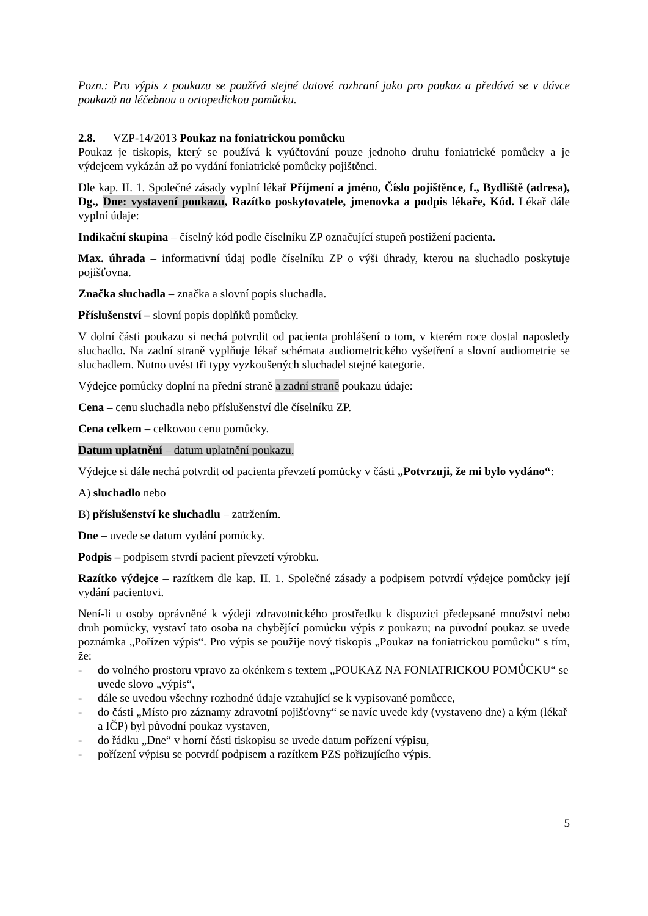Pozn.: Pro výpis z poukazu se používá stejné datové rozhraní jako pro poukaz a předává se v dávce poukazů na léčebnou a ortopedickou pomůcku.
2.8. VZP-14/2013 Poukaz na foniatrickou pomůcku
Poukaz je tiskopis, který se používá k vyúčtování pouze jednoho druhu foniatrické pomůcky a je výdejcem vykázán až po vydání foniatrické pomůcky pojištěnci.
Dle kap. II. 1. Společné zásady vyplní lékař Příjmení a jméno, Číslo pojištěnce, f., Bydliště (adresa), Dg., Dne: vystavení poukazu, Razítko poskytovatele, jmenovka a podpis lékaře, Kód. Lékař dále vyplní údaje:
Indikační skupina – číselný kód podle číselníku ZP označující stupeň postižení pacienta.
Max. úhrada – informativní údaj podle číselníku ZP o výši úhrady, kterou na sluchadlo poskytuje pojišťovna.
Značka sluchadla – značka a slovní popis sluchadla.
Příslušenství – slovní popis doplňků pomůcky.
V dolní části poukazu si nechá potvrdit od pacienta prohlášení o tom, v kterém roce dostal naposledy sluchadlo. Na zadní straně vyplňuje lékař schémata audiometrického vyšetření a slovní audiometrie se sluchadlem. Nutno uvést tři typy vyzkoušených sluchadel stejné kategorie.
Výdejce pomůcky doplní na přední straně a zadní straně poukazu údaje:
Cena – cenu sluchadla nebo příslušenství dle číselníku ZP.
Cena celkem – celkovou cenu pomůcky.
Datum uplatnění – datum uplatnění poukazu.
Výdejce si dále nechá potvrdit od pacienta převzetí pomůcky v části „Potvrzuji, že mi bylo vydáno“:
A) sluchadlo nebo
B) příslušenství ke sluchadlu – zatržením.
Dne – uvede se datum vydání pomůcky.
Podpis – podpisem stvrdí pacient převzetí výrobku.
Razítko výdejce – razítkem dle kap. II. 1. Společné zásady a podpisem potvrdí výdejce pomůcky její vydání pacientovi.
Není-li u osoby oprávněné k výdeji zdravotnického prostředku k dispozici předepsané množství nebo druh pomůcky, vystaví tato osoba na chybějící pomůcku výpis z poukazu; na původní poukaz se uvede poznámka „Pořízen výpis“. Pro výpis se použije nový tiskopis „Poukaz na foniatrickou pomůcku“ s tím, že:
- do volného prostoru vpravo za okénkem s textem „POUKAZ NA FONIATRICKOU POMŮCKU“ se uvede slovo „výpis“,
- dále se uvedou všechny rozhodné údaje vztahující se k vypisované pomůcce,
- do části „Místo pro záznamy zdravotní pojišťovny“ se navíc uvede kdy (vystaveno dne) a kým (lékař a IČP) byl původní poukaz vystaven,
- do řádku „Dne“ v horní části tiskopisu se uvede datum pořízení výpisu,
- pořízení výpisu se potvrdí podpisem a razítkem PZS pořizujícího výpis.
5